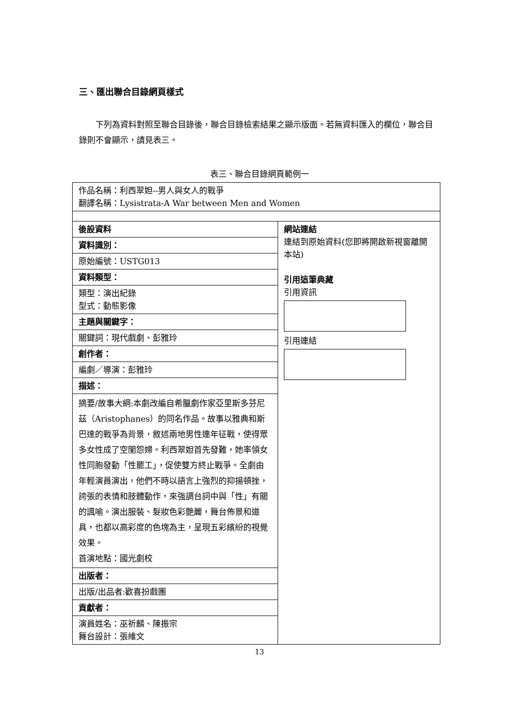三、匯出聯合目錄網頁樣式
下列為資料對照至聯合目錄後，聯合目錄檢索結果之顯示版面。若無資料匯入的欄位，聯合目錄則不會顯示，請見表三。
表三、聯合目錄網頁範例一
| 作品名稱：利西翠妲--男人與女人的戰爭 翻譯名稱：Lysistrata-A War between Men and Women | |
| 後設資料 | 網站連結 連結到原始資料(您即將開啟新視窗離開本站) 引用這筆典藏 引用資訊 引用連結 |
| 資料識別： | |
| 原始編號：USTG013 | |
| 資料類型： | |
| 類型：演出紀錄 型式：動態影像 | |
| 主題與關鍵字： | |
| 關鍵詞：現代戲劇、彭雅玲 | |
| 創作者： | |
| 編劇／導演：彭雅玲 | |
| 描述： | |
| 摘要/故事大綱:本劇改編自希臘劇作家亞里斯多芬尼茲（Aristophanes）的同名作品。故事以雅典和斯巴達的戰爭為背景，敘述兩地男性連年征戰，使得眾多女性成了空閨怨婦。利西翠妲首先發難，她率領女性同胞發動「性罷工」，促使雙方終止戰爭。全劇由年輕演員演出，他們不時以語言上強烈的抑揚頓挫，誇張的表情和肢體動作，來強調台詞中與「性」有關的諷喻。演出服裝、髮妝色彩艷麗，舞台佈景和道具，也都以高彩度的色塊為主，呈現五彩繽紛的視覺效果。 首演地點：國光劇校 | |
| 出版者： | |
| 出版/出品者:歡喜扮戲團 | |
| 貢獻者： | |
| 演員姓名：巫祈麟、陳振宗 舞台設計：張維文 | |
13